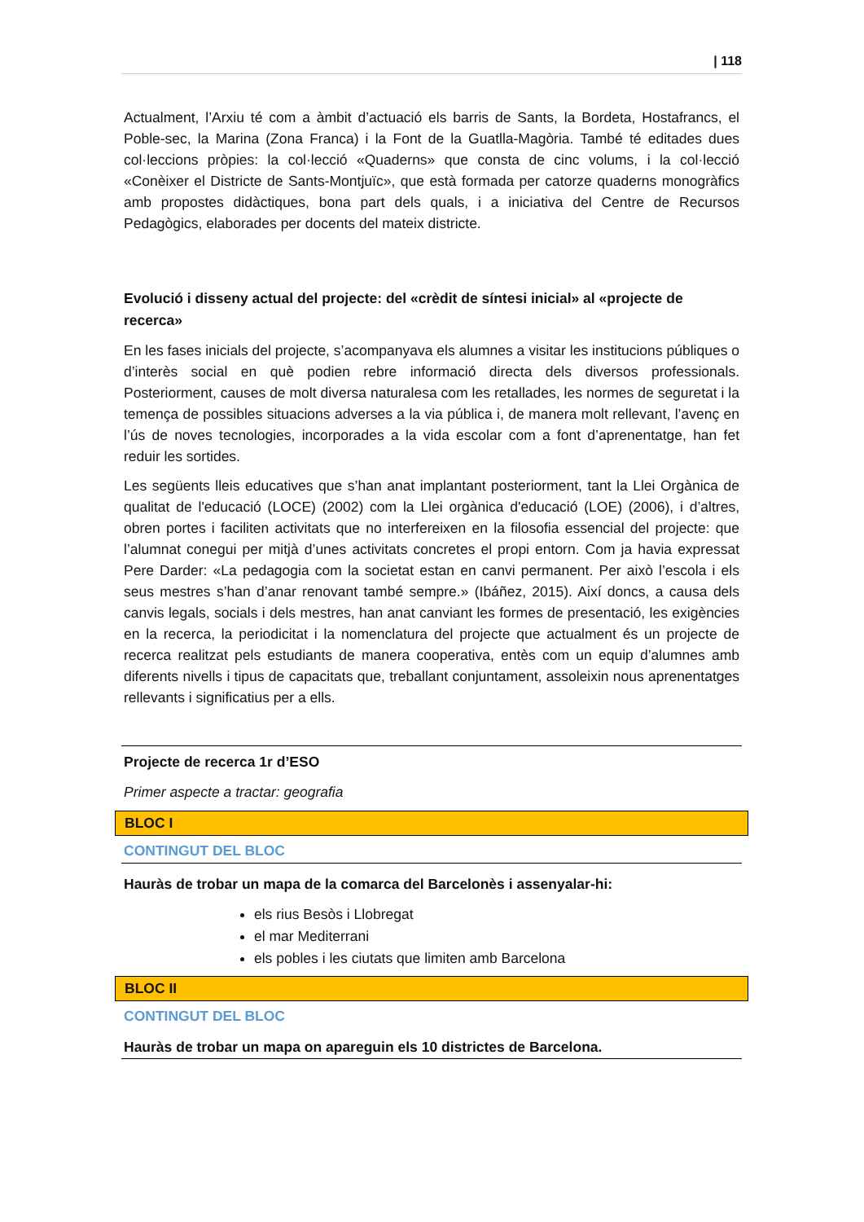| 118
Actualment, l’Arxiu té com a àmbit d’actuació els barris de Sants, la Bordeta, Hostafrancs, el Poble-sec, la Marina (Zona Franca) i la Font de la Guatlla-Magòria. També té editades dues col·leccions pròpies: la col·lecció «Quaderns» que consta de cinc volums, i la col·lecció «Conèixer el Districte de Sants-Montjuïc», que està formada per catorze quaderns monogràfics amb propostes didàctiques, bona part dels quals, i a iniciativa del Centre de Recursos Pedagògics, elaborades per docents del mateix districte.
Evolució i disseny actual del projecte: del «crèdit de síntesi inicial» al «projecte de recerca»
En les fases inicials del projecte, s’acompanyava els alumnes a visitar les institucions públiques o d’interès social en què podien rebre informació directa dels diversos professionals. Posteriorment, causes de molt diversa naturalesa com les retallades, les normes de seguretat i la temença de possibles situacions adverses a la via pública i, de manera molt rellevant, l’avenç en l’ús de noves tecnologies, incorporades a la vida escolar com a font d’aprenentatge, han fet reduir les sortides.
Les següents lleis educatives que s’han anat implantant posteriorment, tant la Llei Orgànica de qualitat de l'educació (LOCE) (2002) com la Llei orgànica d'educació (LOE) (2006), i d’altres, obren portes i faciliten activitats que no interfereixen en la filosofia essencial del projecte: que l’alumnat conegui per mitjà d’unes activitats concretes el propi entorn. Com ja havia expressat Pere Darder: «La pedagogia com la societat estan en canvi permanent. Per això l’escola i els seus mestres s’han d’anar renovant també sempre.» (Ibáñez, 2015). Així doncs, a causa dels canvis legals, socials i dels mestres, han anat canviant les formes de presentació, les exigències en la recerca, la periodicitat i la nomenclatura del projecte que actualment és un projecte de recerca realitzat pels estudiants de manera cooperativa, entès com un equip d’alumnes amb diferents nivells i tipus de capacitats que, treballant conjuntament, assoleixin nous aprenentatges rellevants i significatius per a ells.
Projecte de recerca 1r d’ESO
Primer aspecte a tractar: geografia
BLOC I
CONTINGUT DEL BLOC
Hauràs de trobar un mapa de la comarca del Barcelonès i assenyalar-hi:
els rius Besòs i Llobregat
el mar Mediterrani
els pobles i les ciutats que limiten amb Barcelona
BLOC II
CONTINGUT DEL BLOC
Hauràs de trobar un mapa on apareguin els 10 districtes de Barcelona.